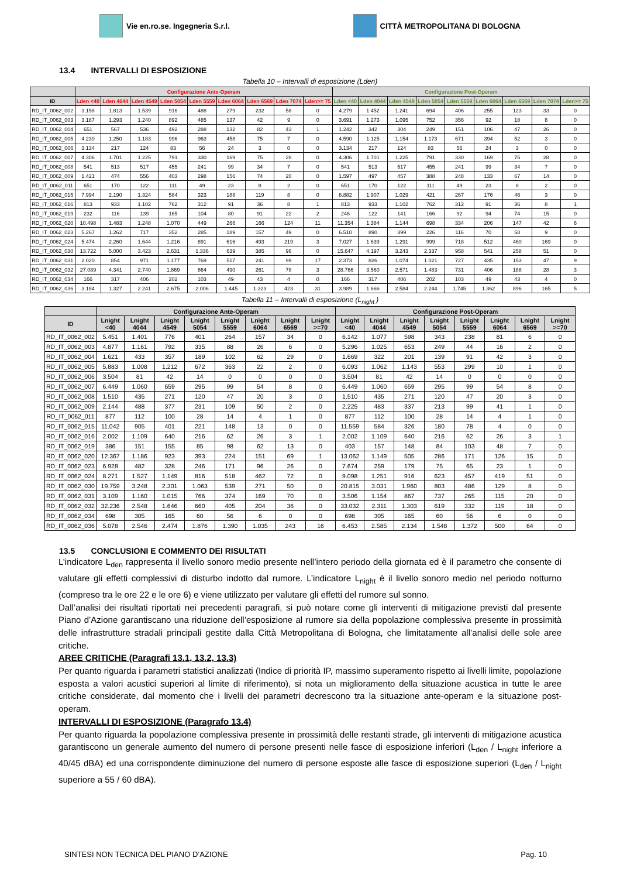Vie en.ro.se. Ingegneria S.r.l.
CITTÀ METROPOLITANA DI BOLOGNA
13.4 INTERVALLI DI ESPOSIZIONE
Tabella 10 – Intervalli di esposizione (Lden)
| | Configurazione Ante-Operam | | | | | | | | | Configurazione Post-Operam | | | | | | | | |
| --- | --- | --- | --- | --- | --- | --- | --- | --- | --- | --- | --- | --- | --- | --- | --- | --- | --- | --- |
| ID | Lden <40 | Lden 4044 | Lden 4549 | Lden 5054 | Lden 5559 | Lden 6064 | Lden 6569 | Lden 7074 | Lden>= 75 | Lden <40 | Lden 4044 | Lden 4549 | Lden 5054 | Lden 5559 | Lden 6064 | Lden 6569 | Lden 7074 | Lden>= 75 |
| RD_IT_0062_002 | 3.158 | 1.813 | 1.539 | 916 | 488 | 279 | 232 | 58 | 0 | 4.279 | 1.452 | 1.241 | 694 | 406 | 255 | 123 | 33 | 0 |
| RD_IT_0062_003 | 3.187 | 1.293 | 1.240 | 892 | 485 | 137 | 42 | 9 | 0 | 3.691 | 1.273 | 1.095 | 752 | 356 | 92 | 18 | 8 | 0 |
| RD_IT_0062_004 | 651 | 567 | 536 | 492 | 288 | 132 | 82 | 43 | 1 | 1.242 | 342 | 304 | 249 | 151 | 106 | 47 | 26 | 0 |
| RD_IT_0062_005 | 4.230 | 1.250 | 1.183 | 996 | 963 | 458 | 75 | 7 | 0 | 4.590 | 1.125 | 1.154 | 1.173 | 671 | 394 | 52 | 3 | 0 |
| RD_IT_0062_006 | 3.134 | 217 | 124 | 83 | 56 | 24 | 3 | 0 | 0 | 3.134 | 217 | 124 | 83 | 56 | 24 | 3 | 0 | 0 |
| RD_IT_0062_007 | 4.306 | 1.701 | 1.225 | 791 | 330 | 169 | 75 | 28 | 0 | 4.306 | 1.701 | 1.225 | 791 | 330 | 169 | 75 | 28 | 0 |
| RD_IT_0062_008 | 541 | 513 | 517 | 455 | 241 | 99 | 34 | 7 | 0 | 541 | 513 | 517 | 455 | 241 | 99 | 34 | 7 | 0 |
| RD_IT_0062_009 | 1.421 | 474 | 556 | 403 | 298 | 156 | 74 | 20 | 0 | 1.597 | 497 | 457 | 388 | 248 | 133 | 67 | 14 | 0 |
| RD_IT_0062_011 | 651 | 170 | 122 | 111 | 49 | 23 | 8 | 2 | 0 | 651 | 170 | 122 | 111 | 49 | 23 | 8 | 2 | 0 |
| RD_IT_0062_015 | 7.994 | 2.190 | 1.324 | 584 | 323 | 188 | 119 | 8 | 0 | 8.882 | 1.907 | 1.029 | 421 | 267 | 176 | 46 | 3 | 0 |
| RD_IT_0062_016 | 813 | 933 | 1.102 | 762 | 312 | 91 | 36 | 8 | 1 | 813 | 933 | 1.102 | 762 | 312 | 91 | 36 | 8 | 1 |
| RD_IT_0062_019 | 232 | 116 | 139 | 165 | 104 | 80 | 91 | 22 | 2 | 246 | 122 | 141 | 166 | 92 | 94 | 74 | 15 | 0 |
| RD_IT_0062_020 | 10.498 | 1.483 | 1.248 | 1.070 | 449 | 266 | 166 | 124 | 11 | 11.354 | 1.384 | 1.144 | 698 | 334 | 206 | 147 | 42 | 6 |
| RD_IT_0062_023 | 5.267 | 1.262 | 717 | 352 | 285 | 189 | 157 | 49 | 0 | 6.510 | 890 | 399 | 226 | 116 | 70 | 58 | 9 | 0 |
| RD_IT_0062_024 | 5.474 | 2.260 | 1.644 | 1.216 | 891 | 616 | 493 | 219 | 3 | 7.027 | 1.639 | 1.291 | 999 | 718 | 512 | 460 | 169 | 0 |
| RD_IT_0062_030 | 13.722 | 5.000 | 3.423 | 2.631 | 1.336 | 639 | 385 | 96 | 0 | 15.647 | 4.197 | 3.243 | 2.337 | 958 | 541 | 258 | 51 | 0 |
| RD_IT_0062_031 | 2.020 | 854 | 971 | 1.177 | 769 | 517 | 241 | 99 | 17 | 2.373 | 826 | 1.074 | 1.021 | 727 | 435 | 153 | 47 | 9 |
| RD_IT_0062_032 | 27.089 | 4.341 | 2.740 | 1.869 | 864 | 490 | 261 | 78 | 3 | 28.766 | 3.560 | 2.571 | 1.483 | 731 | 406 | 188 | 28 | 3 |
| RD_IT_0062_034 | 166 | 317 | 406 | 202 | 103 | 49 | 43 | 4 | 0 | 166 | 317 | 406 | 202 | 103 | 49 | 43 | 4 | 0 |
| RD_IT_0062_036 | 3.184 | 1.327 | 2.241 | 2.675 | 2.006 | 1.445 | 1.323 | 423 | 31 | 3.989 | 1.666 | 2.584 | 2.244 | 1.745 | 1.362 | 896 | 165 | 5 |
Tabella 11 – Intervalli di esposizione (L<sub>night</sub> )
| | Configurazione Ante-Operam | | | | | | | | Configurazione Post-Operam | | | | | | | |
| --- | --- | --- | --- | --- | --- | --- | --- | --- | --- | --- | --- | --- | --- | --- | --- | --- |
| ID | Lnight <40 | Lnight 4044 | Lnight 4549 | Lnight 5054 | Lnight 5559 | Lnight 6064 | Lnight 6569 | Lnight >=70 | Lnight <40 | Lnight 4044 | Lnight 4549 | Lnight 5054 | Lnight 5559 | Lnight 6064 | Lnight 6569 | Lnight >=70 |
| RD_IT_0062_002 | 5.451 | 1.401 | 776 | 401 | 264 | 157 | 34 | 0 | 6.142 | 1.077 | 598 | 343 | 238 | 81 | 6 | 0 |
| RD_IT_0062_003 | 4.877 | 1.161 | 792 | 335 | 88 | 26 | 6 | 0 | 5.296 | 1.025 | 653 | 249 | 44 | 16 | 2 | 0 |
| RD_IT_0062_004 | 1.621 | 433 | 357 | 189 | 102 | 62 | 29 | 0 | 1.669 | 322 | 201 | 139 | 91 | 42 | 3 | 0 |
| RD_IT_0062_005 | 5.883 | 1.008 | 1.212 | 672 | 363 | 22 | 2 | 0 | 6.093 | 1.062 | 1.143 | 553 | 299 | 10 | 1 | 0 |
| RD_IT_0062_006 | 3.504 | 81 | 42 | 14 | 0 | 0 | 0 | 0 | 3.504 | 81 | 42 | 14 | 0 | 0 | 0 | 0 |
| RD_IT_0062_007 | 6.449 | 1.060 | 659 | 295 | 99 | 54 | 8 | 0 | 6.449 | 1.060 | 659 | 295 | 99 | 54 | 8 | 0 |
| RD_IT_0062_008 | 1.510 | 435 | 271 | 120 | 47 | 20 | 3 | 0 | 1.510 | 435 | 271 | 120 | 47 | 20 | 3 | 0 |
| RD_IT_0062_009 | 2.144 | 488 | 377 | 231 | 109 | 50 | 2 | 0 | 2.225 | 483 | 337 | 213 | 99 | 41 | 1 | 0 |
| RD_IT_0062_011 | 877 | 112 | 100 | 28 | 14 | 4 | 1 | 0 | 877 | 112 | 100 | 28 | 14 | 4 | 1 | 0 |
| RD_IT_0062_015 | 11.042 | 905 | 401 | 221 | 148 | 13 | 0 | 0 | 11.559 | 584 | 326 | 180 | 78 | 4 | 0 | 0 |
| RD_IT_0062_016 | 2.002 | 1.109 | 640 | 216 | 62 | 26 | 3 | 1 | 2.002 | 1.109 | 640 | 216 | 62 | 26 | 3 | 1 |
| RD_IT_0062_019 | 386 | 151 | 155 | 85 | 98 | 62 | 13 | 0 | 403 | 157 | 148 | 84 | 103 | 48 | 7 | 0 |
| RD_IT_0062_020 | 12.367 | 1.186 | 923 | 393 | 224 | 151 | 69 | 1 | 13.062 | 1.149 | 505 | 286 | 171 | 126 | 15 | 0 |
| RD_IT_0062_023 | 6.928 | 482 | 328 | 246 | 171 | 96 | 26 | 0 | 7.674 | 259 | 179 | 75 | 65 | 23 | 1 | 0 |
| RD_IT_0062_024 | 8.271 | 1.527 | 1.149 | 816 | 518 | 462 | 72 | 0 | 9.098 | 1.251 | 916 | 623 | 457 | 419 | 51 | 0 |
| RD_IT_0062_030 | 19.759 | 3.248 | 2.301 | 1.063 | 539 | 271 | 50 | 0 | 20.815 | 3.031 | 1.960 | 803 | 486 | 129 | 8 | 0 |
| RD_IT_0062_031 | 3.109 | 1.160 | 1.015 | 766 | 374 | 169 | 70 | 0 | 3.506 | 1.154 | 867 | 737 | 265 | 115 | 20 | 0 |
| RD_IT_0062_032 | 32.236 | 2.548 | 1.646 | 660 | 405 | 204 | 36 | 0 | 33.032 | 2.311 | 1.303 | 619 | 332 | 119 | 18 | 0 |
| RD_IT_0062_034 | 698 | 305 | 165 | 60 | 56 | 6 | 0 | 0 | 698 | 305 | 165 | 60 | 56 | 6 | 0 | 0 |
| RD_IT_0062_036 | 5.078 | 2.546 | 2.474 | 1.876 | 1.390 | 1.035 | 243 | 16 | 6.453 | 2.585 | 2.134 | 1.548 | 1.372 | 500 | 64 | 0 |
13.5 CONCLUSIONI E COMMENTO DEI RISULTATI
L’indicatore L<sub>den</sub> rappresenta il livello sonoro medio presente nell’intero periodo della giornata ed è il parametro che consente di valutare gli effetti complessivi di disturbo indotto dal rumore. L’indicatore L<sub>night</sub> è il livello sonoro medio nel periodo notturno (compreso tra le ore 22 e le ore 6) e viene utilizzato per valutare gli effetti del rumore sul sonno.
Dall’analisi dei risultati riportati nei precedenti paragrafi, si può notare come gli interventi di mitigazione previsti dal presente Piano d’Azione garantiscano una riduzione dell’esposizione al rumore sia della popolazione complessiva presente in prossimità delle infrastrutture stradali principali gestite dalla Città Metropolitana di Bologna, che limitatamente all’analisi delle sole aree critiche.
AREE CRITICHE (Paragrafi 13.1, 13.2, 13.3)
Per quanto riguarda i parametri statistici analizzati (Indice di priorità IP, massimo superamento rispetto ai livelli limite, popolazione esposta a valori acustici superiori al limite di riferimento), si nota un miglioramento della situazione acustica in tutte le aree critiche considerate, dal momento che i livelli dei parametri decrescono tra la situazione ante-operam e la situazione post-operam.
INTERVALLI DI ESPOSIZIONE (Paragrafo 13.4)
Per quanto riguarda la popolazione complessiva presente in prossimità delle restanti strade, gli interventi di mitigazione acustica garantiscono un generale aumento del numero di persone presenti nelle fasce di esposizione inferiori (L<sub>den</sub> / L<sub>night</sub> inferiore a 40/45 dBA) ed una corrispondente diminuzione del numero di persone esposte alle fasce di esposizione superiori (L<sub>den</sub> / L<sub>night</sub> superiore a 55 / 60 dBA).
SINTESI NON TECNICA DEL PIANO D’AZIONE Pag. 10